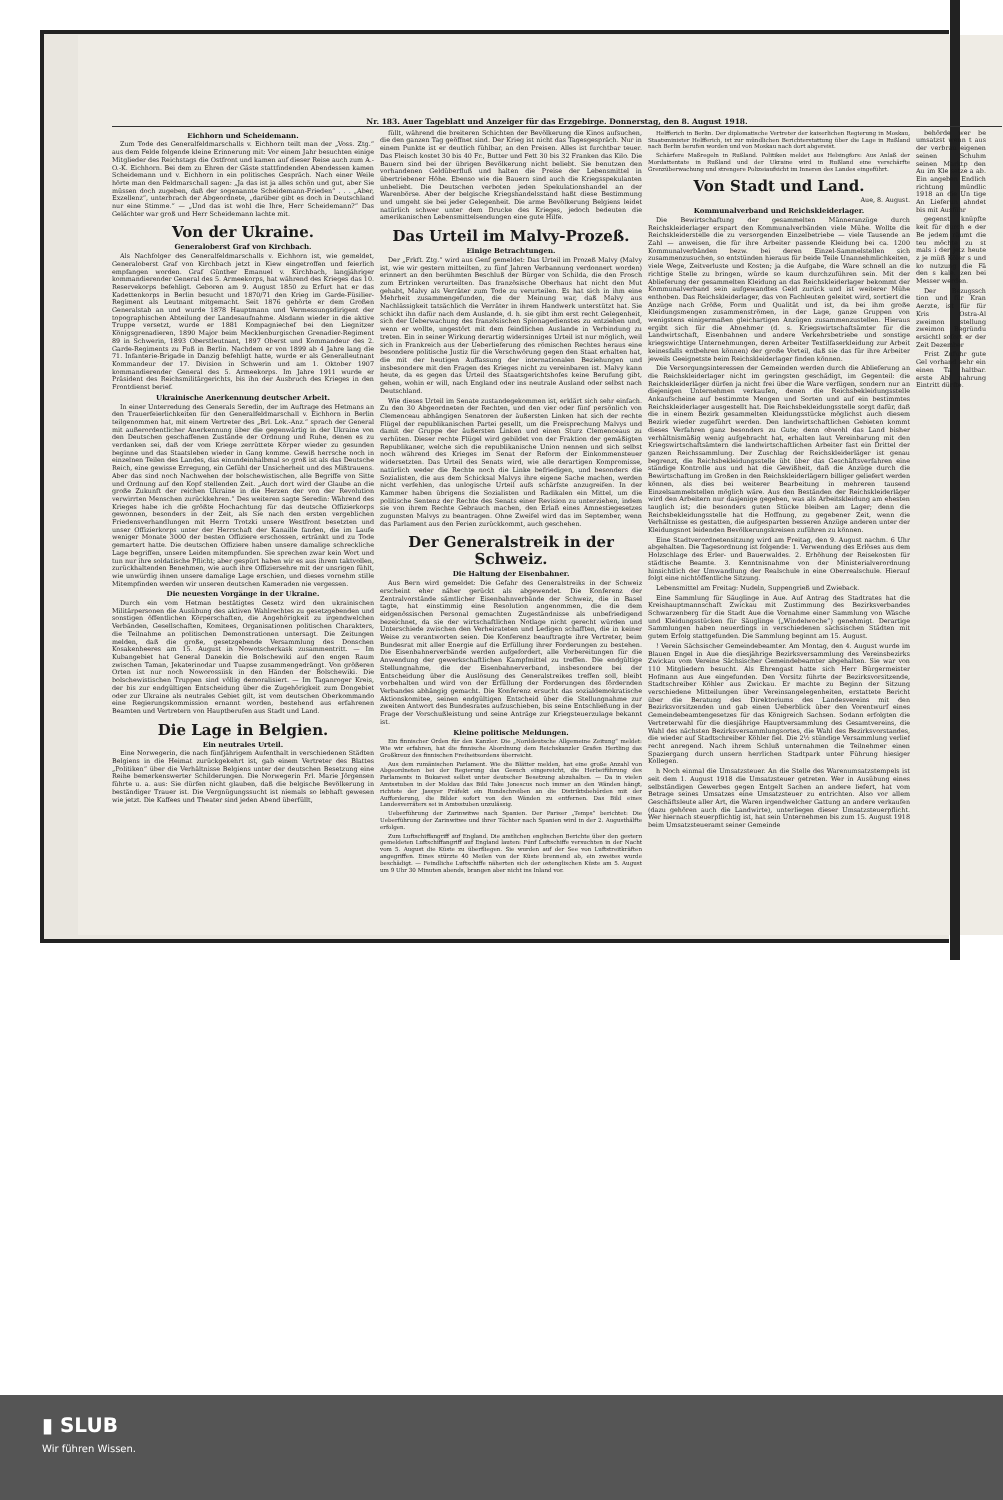Nr. 183. Auer Tageblatt und Anzeiger für das Erzgebirge. Donnerstag, den 8. August 1918.
Eichhorn und Scheidemann.
Zum Tode des Generalfeldmarschalls v. Eichhorn teilt man der „Voss. Ztg.“ aus dem Felde folgende kleine Erinnerung mit: Vor einem Jahr besuchten einige Mitglieder des Reichstags die Ostfront und kamen auf dieser Reise auch zum A.-O.-K. Eichhorn. Bei dem zu Ehren der Gäste stattfindenden Abendessen kamen Scheidemann und v. Eichhorn in ein politisches Gespräch. Nach einer Weile hörte man den Feldmarschall sagen: „Ja das ist ja alles schön und gut, aber Sie müssen doch zugeben, daß der sogenannte Scheidemann-Frieden“ . . . „Aber, Exzellenz“, unterbrach der Abgeordnete, „darüber gibt es doch in Deutschland nur eine Stimme.“ — „Und das ist wohl die Ihre, Herr Scheidemann?“ Das Gelächter war groß und Herr Scheidemann lachte mit.
Von der Ukraine.
Generaloberst Graf von Kirchbach.
Als Nachfolger des Generalfeldmarschalls v. Eichhorn ist, wie gemeldet, Generaloberst Graf von Kirchbach jetzt in Kiew eingetroffen und feierlich empfangen worden. Graf Günther Emanuel v. Kirchbach, langjähriger kommandierender General des 5. Armeekorps, hat während des Krieges das 10. Reservekorps befehligt. Geboren am 9. August 1850 zu Erfurt hat er das Kadettenkorps in Berlin besucht und 1870/71 den Krieg im Garde-Füsilier-Regiment als Leutnant mitgemacht. Seit 1876 gehörte er dem Großen Generalstab an und wurde 1878 Hauptmann und Vermessungsdirigent der topographischen Abteilung der Landesaufnahme. Alsdann wieder in die aktive Truppe versetzt, wurde er 1881 Kompagniechef bei den Liegnitzer Königsgrenadieren, 1890 Major beim Mecklenburgischen Grenadier-Regiment 89 in Schwerin, 1893 Oberstleutnant, 1897 Oberst und Kommandeur des 2. Garde-Regiments zu Fuß in Berlin. Nachdem er von 1899 ab 4 Jahre lang die 71. Infanterie-Brigade in Danzig befehligt hatte, wurde er als Generalleutnant Kommandeur der 17. Division in Schwerin und am 1. Oktober 1907 kommandierender General des 5. Armeekorps. Im Jahre 1911 wurde er Präsident des Reichsmilitärgerichts, bis ihn der Ausbruch des Krieges in den Frontdienst berief.
Ukrainische Anerkennung deutscher Arbeit.
In einer Unterredung des Generals Seredin, der im Auftrage des Hetmans an den Trauerfeierlichkeiten für den Generalfeldmarschall v. Eichhorn in Berlin teilgenommen hat, mit einem Vertreter des „Brl. Lok.-Anz.“ sprach der General mit außerordentlicher Anerkennung über die gegenwärtig in der Ukraine von den Deutschen geschaffenen Zustände der Ordnung und Ruhe, denen es zu verdanken sei, daß der vom Kriege zerrüttete Körper wieder zu gesunden beginne und das Staatsleben wieder in Gang komme. Gewiß herrsche noch in einzelnen Teilen des Landes, das einundeinhalbmal so groß ist als das Deutsche Reich, eine gewisse Erregung, ein Gefühl der Unsicherheit und des Mißtrauens. Aber das sind noch Nachwehen der bolschewistischen, alle Begriffe von Sitte und Ordnung auf den Kopf stellenden Zeit. „Auch dort wird der Glaube an die große Zukunft der reichen Ukraine in die Herzen der von der Revolution verwirrten Menschen zurückkehren.“ Des weiteren sagte Seredin: Während des Krieges habe ich die größte Hochachtung für das deutsche Offizierkorps gewonnen, besonders in der Zeit, als Sie nach den ersten vergeblichen Friedensverhandlungen mit Herrn Trotzki unsere Westfront besetzten und unser Offizierkorps unter der Herrschaft der Kanaille fanden, die im Laufe weniger Monate 3000 der besten Offiziere erschossen, ertränkt und zu Tode gemartert hatte. Die deutschen Offiziere haben unsere damalige schreckliche Lage begriffen, unsere Leiden mitempfunden. Sie sprechen zwar kein Wort und tun nur ihre soldatische Pflicht; aber gespürt haben wir es aus ihrem taktvollen, zurückhaltenden Benehmen, wie auch ihre Offiziersehre mit der unsrigen fühlt, wie unwürdig ihnen unsere damalige Lage erschien, und dieses vornehm stille Mitempfinden werden wir unseren deutschen Kameraden nie vergessen.
Die neuesten Vorgänge in der Ukraine.
Durch ein vom Hetman bestätigtes Gesetz wird den ukrainischen Militärpersonen die Ausübung des aktiven Wahlrechtes zu gesetzgebenden und sonstigen öffentlichen Körperschaften, die Angehörigkeit zu irgendwelchen Verbänden, Gesellschaften, Komitees, Organisationen politischen Charakters, die Teilnahme an politischen Demonstrationen untersagt. Die Zeitungen melden, daß die große, gesetzgebende Versammlung des Donschen Kosakenheeres am 15. August in Nowotscherkask zusammentritt. — Im Kubangebiet hat General Danekin die Bolschewiki auf den engen Raum zwischen Taman, Jekaterinodar und Tuapse zusammengedrängt. Von größeren Orten ist nur noch Noworossiisk in den Händen der Bolschewiki. Die bolschewistischen Truppen sind völlig demoralisiert. — Im Taganroger Kreis, der bis zur endgültigen Entscheidung über die Zugehörigkeit zum Dongebiet oder zur Ukraine als neutrales Gebiet gilt, ist vom deutschen Oberkommando eine Regierungskommission ernannt worden, bestehend aus erfahrenen Beamten und Vertretern von Hauptberufen aus Stadt und Land.
Die Lage in Belgien.
Ein neutrales Urteil.
Eine Norwegerin, die nach fünfjährigem Aufenthalt in verschiedenen Städten Belgiens in die Heimat zurückgekehrt ist, gab einem Vertreter des Blattes „Politiken“ über die Verhältnisse Belgiens unter der deutschen Besetzung eine Reihe bemerkenswerter Schilderungen. Die Norwegerin Frl. Marie Jörgensen führte u. a. aus: Sie dürfen nicht glauben, daß die belgische Bevölkerung in beständiger Trauer ist. Die Vergnügungssucht ist niemals so lebhaft gewesen wie jetzt. Die Kaffees und Theater sind jeden Abend überfüllt,
füllt, während die breiteren Schichten der Bevölkerung die Kinos aufsuchen, die den ganzen Tag geöffnet sind. Der Krieg ist nicht das Tagesgespräch. Nur in einem Punkte ist er deutlich fühlbar, an den Preisen. Alles ist furchtbar teuer. Das Fleisch kostet 30 bis 40 Fr., Butter und Fett 30 bis 32 Franken das Kilo. Die Bauern sind bei der übrigen Bevölkerung nicht beliebt. Sie benutzen den vorhandenen Geldüberfluß und halten die Preise der Lebensmittel in übertriebener Höhe. Ebenso wie die Bauern sind auch die Kriegsspekulanten unbeliebt. Die Deutschen verboten jeden Spekulationshandel an der Warenbörse. Aber der belgische Kriegshandelsstand haßt diese Bestimmung und umgeht sie bei jeder Gelegenheit. Die arme Bevölkerung Belgiens leidet natürlich schwer unter dem Drucke des Krieges, jedoch bedeuten die amerikanischen Lebensmittelsendungen eine gute Hilfe.
Das Urteil im Malvy-Prozeß.
Einige Betrachtungen.
Der „Frkft. Ztg.“ wird aus Genf gemeldet: Das Urteil im Prozeß Malvy (Malvy ist, wie wir gestern mitteilten, zu fünf Jahren Verbannung verdonnert worden) erinnert an den berühmten Beschluß der Bürger von Schilda, die den Frosch zum Ertrinken verurteilten. Das französische Oberhaus hat nicht den Mut gehabt, Malvy als Verräter zum Tode zu verurteilen. Es hat sich in ihm eine Mehrheit zusammengefunden, die der Meinung war, daß Malvy aus Nachlässigkeit tatsächlich die Verräter in ihrem Handwerk unterstützt hat. Sie schickt ihn dafür nach dem Auslande, d. h. sie gibt ihm erst recht Gelegenheit, sich der Ueberwachung des französischen Spionagedienstes zu entziehen und, wenn er wollte, ungestört mit dem feindlichen Auslande in Verbindung zu treten. Ein in seiner Wirkung derartig widersinniges Urteil ist nur möglich, weil sich in Frankreich aus der Ueberlieferung des römischen Rechtes heraus eine besondere politische Justiz für die Verschwörung gegen den Staat erhalten hat, die mit der heutigen Auffassung der internationalen Beziehungen und insbesondere mit den Fragen des Krieges nicht zu vereinbaren ist. Malvy kann heute, da es gegen das Urteil des Staatsgerichtshofes keine Berufung gibt, gehen, wohin er will, nach England oder ins neutrale Ausland oder selbst nach Deutschland.
Wie dieses Urteil im Senate zustandegekommen ist, erklärt sich sehr einfach. Zu den 30 Abgeordneten der Rechten, und den vier oder fünf persönlich von Clemenceau abhängigen Senatoren der äußersten Linken hat sich der rechte Flügel der republikanischen Partei gesellt, um die Freisprechung Malvys und damit der Gruppe der äußersten Linken und einen Sturz Clemenceaus zu verhüten. Dieser rechte Flügel wird gebildet von der Fraktion der gemäßigten Republikaner, welche sich die republikanische Union nennen und sich selbst noch während des Krieges im Senat der Reform der Einkommensteuer widersetzten. Das Urteil des Senats wird, wie alle derartigen Kompromisse, natürlich weder die Rechte noch die Linke befriedigen, und besonders die Sozialisten, die aus dem Schicksal Malvys ihre eigene Sache machen, werden nicht verfehlen, das unlogische Urteil aufs schärfste anzugreifen. In der Kammer haben übrigens die Sozialisten und Radikalen ein Mittel, um die politische Sentenz der Rechte des Senats einer Revision zu unterziehen, indem sie von ihrem Rechte Gebrauch machen, den Erlaß eines Amnestiegesetzes zugunsten Malvys zu beantragen. Ohne Zweifel wird das im September, wenn das Parlament aus den Ferien zurückkommt, auch geschehen.
Der Generalstreik in der Schweiz.
Die Haltung der Eisenbahner.
Aus Bern wird gemeldet: Die Gefahr des Generalstreiks in der Schweiz erscheint eher näher gerückt als abgewendet. Die Konferenz der Zentralvorstände sämtlicher Eisenbahnverbände der Schweiz, die in Basel tagte, hat einstimmig eine Resolution angenommen, die die dem eidgenössischen Personal gemachten Zugeständnisse als unbefriedigend bezeichnet, da sie der wirtschaftlichen Notlage nicht gerecht würden und Unterschiede zwischen den Verheirateten und Ledigen schafften, die in keiner Weise zu verantworten seien. Die Konferenz beauftragte ihre Vertreter, beim Bundesrat mit aller Energie auf die Erfüllung ihrer Forderungen zu bestehen. Die Eisenbahnerverbände werden aufgefordert, alle Vorbereitungen für die Anwendung der gewerkschaftlichen Kampfmittel zu treffen. Die endgültige Stellungnahme, die der Eisenbahnerverband, insbesondere bei der Entscheidung über die Auslösung des Generalstreikes treffen soll, bleibt vorbehalten und wird von der Erfüllung der Forderungen des fördernden Verbandes abhängig gemacht. Die Konferenz ersucht das sozialdemokratische Aktionskomitee, seinen endgültigen Entscheid über die Stellungnahme zur zweiten Antwort des Bundesrates aufzuschieben, bis seine Entschließung in der Frage der Vorschußleistung und seine Anträge zur Kriegsteuerzulage bekannt ist.
Kleine politische Meldungen.
Ein finnischer Orden für den Kanzler. Die „Norddeutsche Allgemeine Zeitung“ meldet: Wie wir erfahren, hat die finnische Abordnung dem Reichskanzler Grafen Hertling das Großkreuz des finnischen Freiheitsordens überreicht.
Aus dem rumänischen Parlament. Wie die Blätter melden, hat eine große Anzahl von Abgeordneten bei der Regierung das Gesuch eingereicht, die Herbeiführung des Parlaments in Bukarest selbst unter deutscher Besetzung abzuhalten. — Da in vielen Amtsstuben in der Moldau das Bild Take Jonescus noch immer an den Wänden hängt, richtete der Jassyer Präfekt ein Rundschreiben an die Distriktsbehörden mit der Aufforderung, die Bilder sofort von den Wänden zu entfernen. Das Bild eines Landesverräters sei in Amtsstuben unzulässig.
Ueberführung der Zarinwitwe nach Spanien. Der Pariser „Temps“ berichtet: Die Ueberführung der Zarinwitwe und ihrer Töchter nach Spanien wird in der 2. Augusthälfte erfolgen.
Zum Luftschiffangriff auf England. Die amtlichen englischen Berichte über den gestern gemeldeten Luftschiffangriff auf England lauten: Fünf Luftschiffe versuchten in der Nacht vom 5. August die Küste zu überfliegen. Sie wurden auf der See von Luftstreitkräften angegriffen. Eines stürzte 40 Meilen von der Küste brennend ab, ein zweites wurde beschädigt. — Feindliche Luftschiffe näherten sich der ostenglischen Küste am 5. August um 9 Uhr 30 Minuten abends, brangen aber nicht ins Inland vor.
Helfferich in Berlin. Der diplomatische Vertreter der kaiserlichen Regierung in Moskau, Staatsminister Helfferich, ist zur mündlichen Berichterstattung über die Lage in Rußland nach Berlin berufen worden und von Moskau nach dort abgereist.
Schärfere Maßregeln in Rußland. Politiken meldet aus Helsingfors: Aus Anlaß der Mordattentate in Rußland und der Ukraine wird in Rußland eine verschärfte Grenzüberwachung und strengere Polizeiaufsicht im Inneren des Landes eingeführt.
Von Stadt und Land.
Aue, 8. August.
Kommunalverband und Reichskleiderlager.
Die Bewirtschaftung der gesammelten Männeranzüge durch Reichskleiderlager erspart den Kommunalverbänden viele Mühe. Wollte die Reichskleiderstelle die zu versorgenden Einzelbetriebe — viele Tausende an Zahl — anweisen, die für ihre Arbeiter passende Kleidung bei ca. 1200 Kommunalverbänden bezw. bei deren Einzel-Sammelstellen sich zusammenzusuchen, so entstünden hieraus für beide Teile Unannehmlichkeiten, viele Wege, Zeitverluste und Kosten; ja die Aufgabe, die Ware schnell an die richtige Stelle zu bringen, würde so kaum durchzuführen sein. Mit der Ablieferung der gesammelten Kleidung an das Reichskleiderlager bekommt der Kommunalverband sein aufgewandtes Geld zurück und ist weiterer Mühe enthoben. Das Reichskleiderlager, das von Fachleuten geleitet wird, sortiert die Anzüge nach Größe, Form und Qualität und ist, da bei ihm große Kleidungsmengen zusammenströmen, in der Lage, ganze Gruppen von wenigstens einigermaßen gleichartigen Anzügen zusammenzustellen. Hieraus ergibt sich für die Abnehmer (d. s. Kriegswirtschaftsämter für die Landwirtschaft, Eisenbahnen und andere Verkehrsbetriebe und sonstige kriegswichtige Unternehmungen, deren Arbeiter Textilfaserkleidung zur Arbeit keinesfalls entbehren können) der große Vorteil, daß sie das für ihre Arbeiter jeweils Geeignetste beim Reichskleiderlager finden können.
Die Versorgungsinteressen der Gemeinden werden durch die Ablieferung an die Reichskleiderlager nicht im geringsten geschädigt, im Gegenteil: die Reichskleiderläger dürfen ja nicht frei über die Ware verfügen, sondern nur an diejenigen Unternehmen verkaufen, denen die Reichsbekleidungsstelle Ankaufscheine auf bestimmte Mengen und Sorten und auf ein bestimmtes Reichskleiderlager ausgestellt hat. Die Reichsbekleidungsstelle sorgt dafür, daß die in einem Bezirk gesammelten Kleidungsstücke möglichst auch diesem Bezirk wieder zugeführt werden. Den landwirtschaftlichen Gebieten kommt dieses Verfahren ganz besonders zu Gute; denn obwohl das Land bisher verhältnismäßig wenig aufgebracht hat, erhalten laut Vereinbarung mit den Kriegswirtschaftsämtern die landwirtschaftlichen Arbeiter fast ein Drittel der ganzen Reichssammlung. Der Zuschlag der Reichskleiderläger ist genau begrenzt, die Reichsbekleidungsstelle übt über das Geschäftsverfahren eine ständige Kontrolle aus und hat die Gewißheit, daß die Anzüge durch die Bewirtschaftung im Großen in den Reichskleiderlägern billiger geliefert werden können, als dies bei weiterer Bearbeitung in mehreren tausend Einzelsammelstellen möglich wäre. Aus den Beständen der Reichskleiderläger wird den Arbeitern nur dasjenige gegeben, was als Arbeitskleidung am ehesten tauglich ist; die besonders guten Stücke bleiben am Lager; denn die Reichsbekleidungsstelle hat die Hoffnung, zu gegebener Zeit, wenn die Verhältnisse es gestatten, die aufgesparten besseren Anzüge anderen unter der Kleidungsnot leidenden Bevölkerungskreisen zuführen zu können.
Eine Stadtverordnetensitzung wird am Freitag, den 9. August nachm. 6 Uhr abgehalten. Die Tagesordnung ist folgende: 1. Verwendung des Erlöses aus dem Holzschlage des Erler- und Bauerwaldes. 2. Erhöhung der Reisekosten für städtische Beamte. 3. Kenntnisnahme von der Ministerialverordnung hinsichtlich der Umwandlung der Realschule in eine Oberrealschule. Hierauf folgt eine nichtöffentliche Sitzung.
Lebensmittel am Freitag: Nudeln, Suppengrieß und Zwieback.
Eine Sammlung für Säuglinge in Aue. Auf Antrag des Stadtrates hat die Kreishauptmannschaft Zwickau mit Zustimmung des Bezirksverbandes Schwarzenberg für die Stadt Aue die Vornahme einer Sammlung von Wäsche und Kleidungsstücken für Säuglinge („Windelwoche“) genehmigt. Derartige Sammlungen haben neuerdings in verschiedenen sächsischen Städten mit gutem Erfolg stattgefunden. Die Sammlung beginnt am 15. August.
! Verein Sächsischer Gemeindebeamter. Am Montag, den 4. August wurde im Blauen Engel in Aue die diesjährige Bezirksversammlung des Vereinsbezirks Zwickau vom Vereine Sächsischer Gemeindebeamter abgehalten. Sie war von 110 Mitgliedern besucht. Als Ehrengast hatte sich Herr Bürgermeister Hofmann aus Aue eingefunden. Den Vorsitz führte der Bezirksvorsitzende, Stadtschreiber Köhler aus Zwickau. Er machte zu Beginn der Sitzung verschiedene Mitteilungen über Vereinsangelegenheiten, erstattete Bericht über die Beratung des Direktoriums des Landesvereins mit den Bezirksvorsitzenden und gab einen Ueberblick über den Vorentwurf eines Gemeindebeamtengesetzes für das Königreich Sachsen. Sodann erfolgten die Vertreterwahl für die diesjährige Hauptversammlung des Gesamtvereins, die Wahl des nächsten Bezirksversammlungsortes, die Wahl des Bezirksvorstandes, die wieder auf Stadtschreiber Köhler fiel. Die 2½ stündige Versammlung verlief recht anregend. Nach ihrem Schluß unternahmen die Teilnehmer einen Spaziergang durch unsern herrlichen Stadtpark unter Führung hiesiger Kollegen.
h Noch einmal die Umsatzsteuer. An die Stelle des Warenumsatzstempels ist seit dem 1. August 1918 die Umsatzsteuer getreten. Wer in Ausübung eines selbständigen Gewerbes gegen Entgelt Sachen an andere liefert, hat vom Betrage seines Umsatzes eine Umsatzsteuer zu entrichten. Also vor allem Geschäftsleute aller Art, die Waren irgendwelcher Gattung an andere verkaufen (dazu gehören auch die Landwirte), unterliegen dieser Umsatzsteuerpflicht. Wer hiernach steuerpflichtig ist, hat sein Unternehmen bis zum 15. August 1918 beim Umsatzsteueramt seiner Gemeinde
behörde wer be umsatzst wenn t aus der verbrau eigenen seinen Schuhm seinen Marktp den Au im Kle setze a ab. Ein angeben Endlich richtung mündlic 1918 an die Un tige An Lieferun ahndet bis mit Ausführ
gegenst knüpfte keit für durch e der Be jedem räumt die teu möchte zu st mals i der jetz heute z je müß Köler s und ko nutzung die Fä den s kale. zen bei Messer werden.
Der Bezugssch tion und für Kran Aerzte, ist für für Kris Ostra-Al zweimon stellung zweimon Begründu ersichtl sofort er der Zeit Dezember
Frist Zufuhr gute Gel vorhand sehr ein einen Ta haltbar. erste Abl nahrung Eintritt dürfte.
▮ SLUB
Wir führen Wissen.